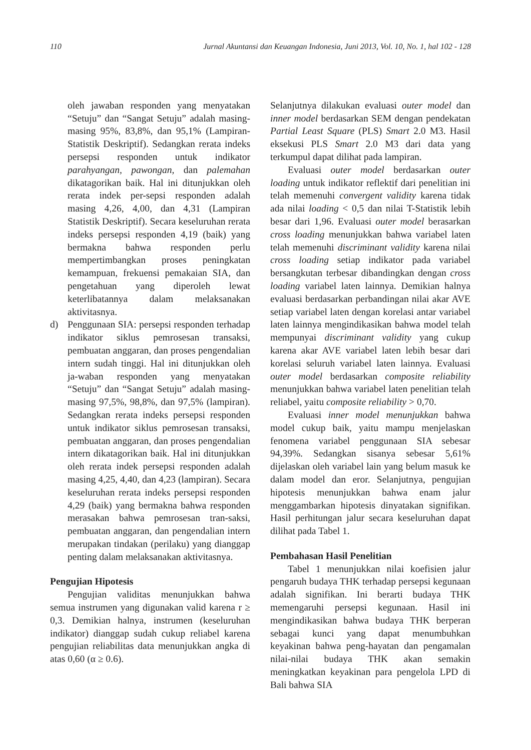110 Jurnal Akuntansi dan Keuangan Indonesia, Juni 2013, Vol. 10, No. 1, hal 102 - 128
oleh jawaban responden yang menyatakan “Setuju” dan “Sangat Setuju” adalah masing-masing 95%, 83,8%, dan 95,1% (Lampiran-Statistik Deskriptif). Sedangkan rerata indeks persepsi responden untuk indikator parahyangan, pawongan, dan palemahan dikatagorikan baik. Hal ini ditunjukkan oleh rerata indek per-sepsi responden adalah masing 4,26, 4,00, dan 4,31 (Lampiran Statistik Deskriptif). Secara keseluruhan rerata indeks persepsi responden 4,19 (baik) yang bermakna bahwa responden perlu mempertimbangkan proses peningkatan kemampuan, frekuensi pemakaian SIA, dan pengetahuan yang diperoleh lewat keterlibatannya dalam melaksanakan aktivitasnya.
d) Penggunaan SIA: persepsi responden terhadap indikator siklus pemrosesan transaksi, pembuatan anggaran, dan proses pengendalian intern sudah tinggi. Hal ini ditunjukkan oleh ja-waban responden yang menyatakan “Setuju” dan “Sangat Setuju” adalah masing-masing 97,5%, 98,8%, dan 97,5% (lampiran). Sedangkan rerata indeks persepsi responden untuk indikator siklus pemrosesan transaksi, pembuatan anggaran, dan proses pengendalian intern dikatagorikan baik. Hal ini ditunjukkan oleh rerata indek persepsi responden adalah masing 4,25, 4,40, dan 4,23 (lampiran). Secara keseluruhan rerata indeks persepsi responden 4,29 (baik) yang bermakna bahwa responden merasakan bahwa pemrosesan tran-saksi, pembuatan anggaran, dan pengendalian intern merupakan tindakan (perilaku) yang dianggap penting dalam melaksanakan aktivitasnya.
Pengujian Hipotesis
Pengujian validitas menunjukkan bahwa semua instrumen yang digunakan valid karena r ≥ 0,3. Demikian halnya, instrumen (keseluruhan indikator) dianggap sudah cukup reliabel karena pengujian reliabilitas data menunjukkan angka di atas 0,60 (α ≥ 0.6).
Selanjutnya dilakukan evaluasi outer model dan inner model berdasarkan SEM dengan pendekatan Partial Least Square (PLS) Smart 2.0 M3. Hasil eksekusi PLS Smart 2.0 M3 dari data yang terkumpul dapat dilihat pada lampiran.
Evaluasi outer model berdasarkan outer loading untuk indikator reflektif dari penelitian ini telah memenuhi convergent validity karena tidak ada nilai loading < 0,5 dan nilai T-Statistik lebih besar dari 1,96. Evaluasi outer model berasarkan cross loading menunjukkan bahwa variabel laten telah memenuhi discriminant validity karena nilai cross loading setiap indikator pada variabel bersangkutan terbesar dibandingkan dengan cross loading variabel laten lainnya. Demikian halnya evaluasi berdasarkan perbandingan nilai akar AVE setiap variabel laten dengan korelasi antar variabel laten lainnya mengindikasikan bahwa model telah mempunyai discriminant validity yang cukup karena akar AVE variabel laten lebih besar dari korelasi seluruh variabel laten lainnya. Evaluasi outer model berdasarkan composite reliability menunjukkan bahwa variabel laten penelitian telah reliabel, yaitu composite reliability > 0,70.
Evaluasi inner model menunjukkan bahwa model cukup baik, yaitu mampu menjelaskan fenomena variabel penggunaan SIA sebesar 94,39%. Sedangkan sisanya sebesar 5,61% dijelaskan oleh variabel lain yang belum masuk ke dalam model dan eror. Selanjutnya, pengujian hipotesis menunjukkan bahwa enam jalur menggambarkan hipotesis dinyatakan signifikan. Hasil perhitungan jalur secara keseluruhan dapat dilihat pada Tabel 1.
Pembahasan Hasil Penelitian
Tabel 1 menunjukkan nilai koefisien jalur pengaruh budaya THK terhadap persepsi kegunaan adalah signifikan. Ini berarti budaya THK memengaruhi persepsi kegunaan. Hasil ini mengindikasikan bahwa budaya THK berperan sebagai kunci yang dapat menumbuhkan keyakinan bahwa peng-hayatan dan pengamalan nilai-nilai budaya THK akan semakin meningkatkan keyakinan para pengelola LPD di Bali bahwa SIA